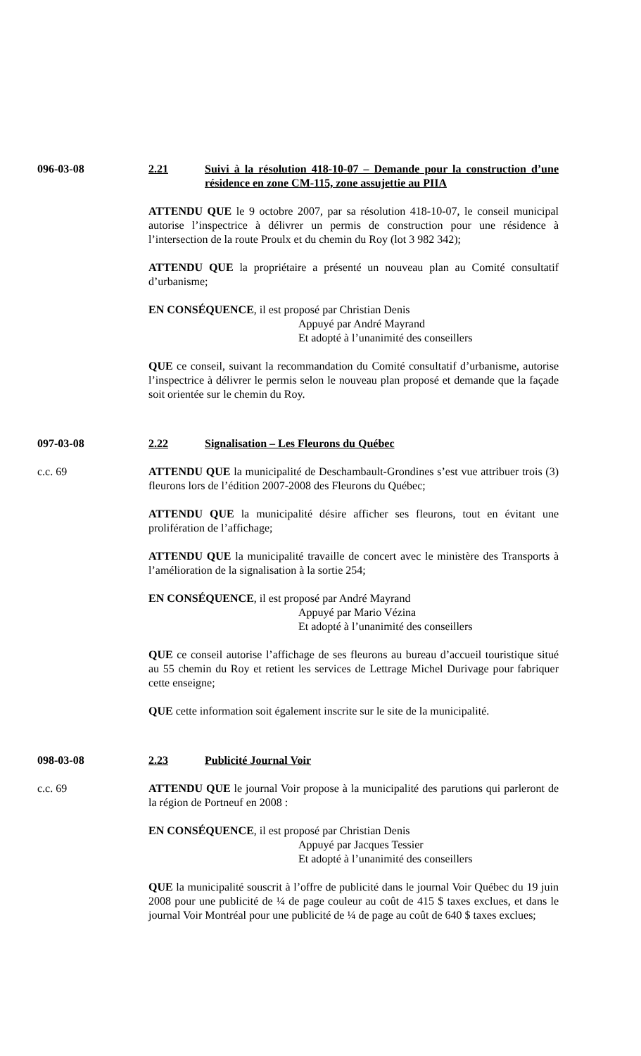096-03-08 2.21 Suivi à la résolution 418-10-07 – Demande pour la construction d’une résidence en zone CM-115, zone assujettie au PIIA
ATTENDU QUE le 9 octobre 2007, par sa résolution 418-10-07, le conseil municipal autorise l’inspectrice à délivrer un permis de construction pour une résidence à l’intersection de la route Proulx et du chemin du Roy (lot 3 982 342);
ATTENDU QUE la propriétaire a présenté un nouveau plan au Comité consultatif d’urbanisme;
EN CONSÉQUENCE, il est proposé par Christian Denis
Appuyé par André Mayrand
Et adopté à l’unanimité des conseillers
QUE ce conseil, suivant la recommandation du Comité consultatif d’urbanisme, autorise l’inspectrice à délivrer le permis selon le nouveau plan proposé et demande que la façade soit orientée sur le chemin du Roy.
097-03-08 2.22 Signalisation – Les Fleurons du Québec
c.c. 69 ATTENDU QUE la municipalité de Deschambault-Grondines s’est vue attribuer trois (3) fleurons lors de l’édition 2007-2008 des Fleurons du Québec;
ATTENDU QUE la municipalité désire afficher ses fleurons, tout en évitant une prolifération de l’affichage;
ATTENDU QUE la municipalité travaille de concert avec le ministère des Transports à l’amélioration de la signalisation à la sortie 254;
EN CONSÉQUENCE, il est proposé par André Mayrand
Appuyé par Mario Vézina
Et adopté à l’unanimité des conseillers
QUE ce conseil autorise l’affichage de ses fleurons au bureau d’accueil touristique situé au 55 chemin du Roy et retient les services de Lettrage Michel Durivage pour fabriquer cette enseigne;
QUE cette information soit également inscrite sur le site de la municipalité.
098-03-08 2.23 Publicité Journal Voir
c.c. 69 ATTENDU QUE le journal Voir propose à la municipalité des parutions qui parleront de la région de Portneuf en 2008 :
EN CONSÉQUENCE, il est proposé par Christian Denis
Appuyé par Jacques Tessier
Et adopté à l’unanimité des conseillers
QUE la municipalité souscrit à l’offre de publicité dans le journal Voir Québec du 19 juin 2008 pour une publicité de ¼ de page couleur au coût de 415 $ taxes exclues, et dans le journal Voir Montréal pour une publicité de ¼ de page au coût de 640 $ taxes exclues;